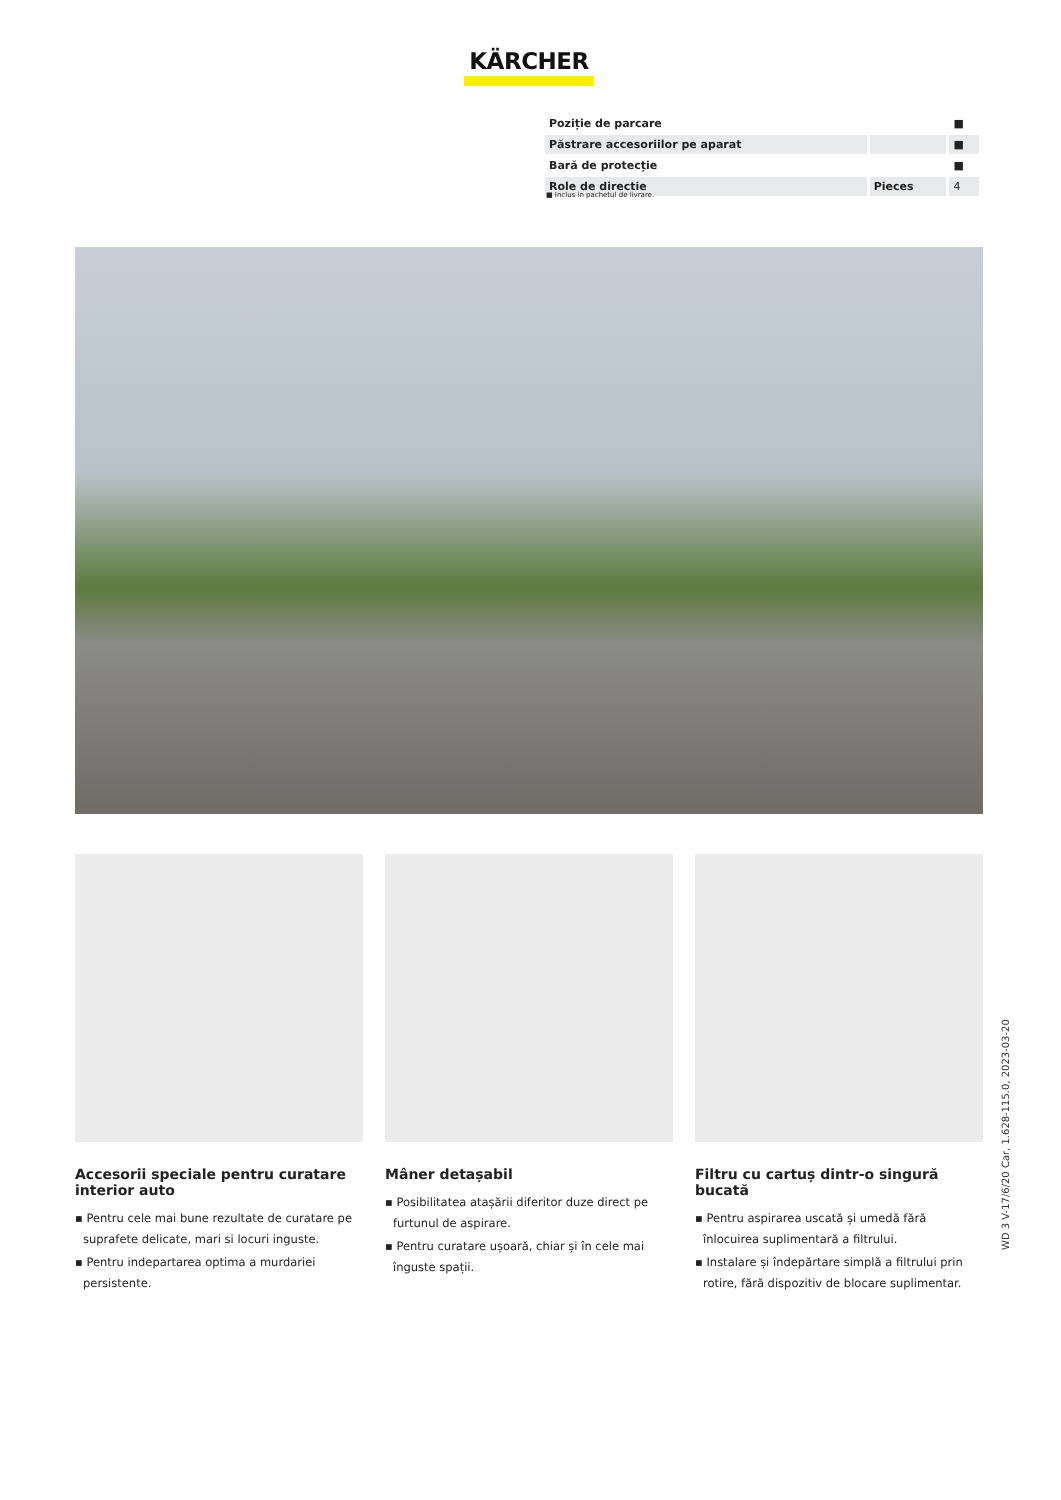KÄRCHER
| Poziție de parcare | | ■ |
| Păstrare accesoriilor pe aparat | | ■ |
| Bară de protecție | | ■ |
| Role de directie | Pieces | 4 |
■ Inclus in pachetul de livrare.
Accesorii speciale pentru curatare interior auto
▪ Pentru cele mai bune rezultate de curatare pe suprafete delicate, mari si locuri inguste.
▪ Pentru indepartarea optima a murdariei persistente.
Mâner detașabil
▪ Posibilitatea atașării diferitor duze direct pe furtunul de aspirare.
▪ Pentru curatare ușoară, chiar și în cele mai înguste spații.
Filtru cu cartuș dintr-o singură bucată
▪ Pentru aspirarea uscată și umedă fără înlocuirea suplimentară a filtrului.
▪ Instalare și îndepărtare simplă a filtrului prin rotire, fără dispozitiv de blocare suplimentar.
WD 3 V-17/6/20 Car, 1.628-115.0, 2023-03-20